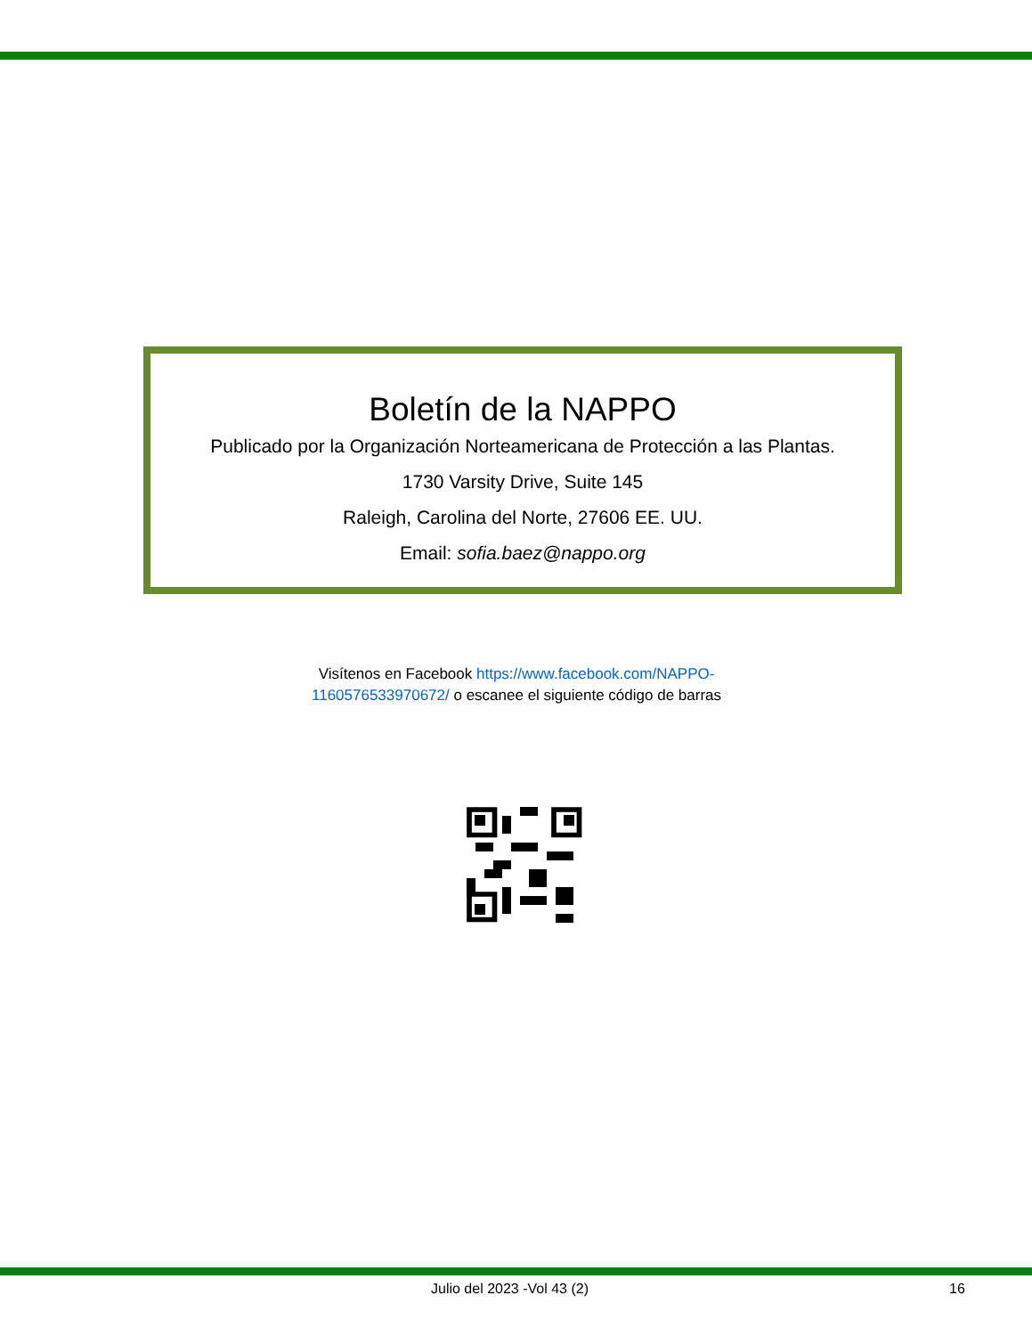Boletín de la NAPPO
Publicado por la Organización Norteamericana de Protección a las Plantas.
1730 Varsity Drive, Suite 145
Raleigh, Carolina del Norte, 27606 EE. UU.
Email: sofia.baez@nappo.org
Visítenos en Facebook https://www.facebook.com/NAPPO-1160576533970672/ o escanee el siguiente código de barras
Julio del 2023 -Vol 43 (2) 16